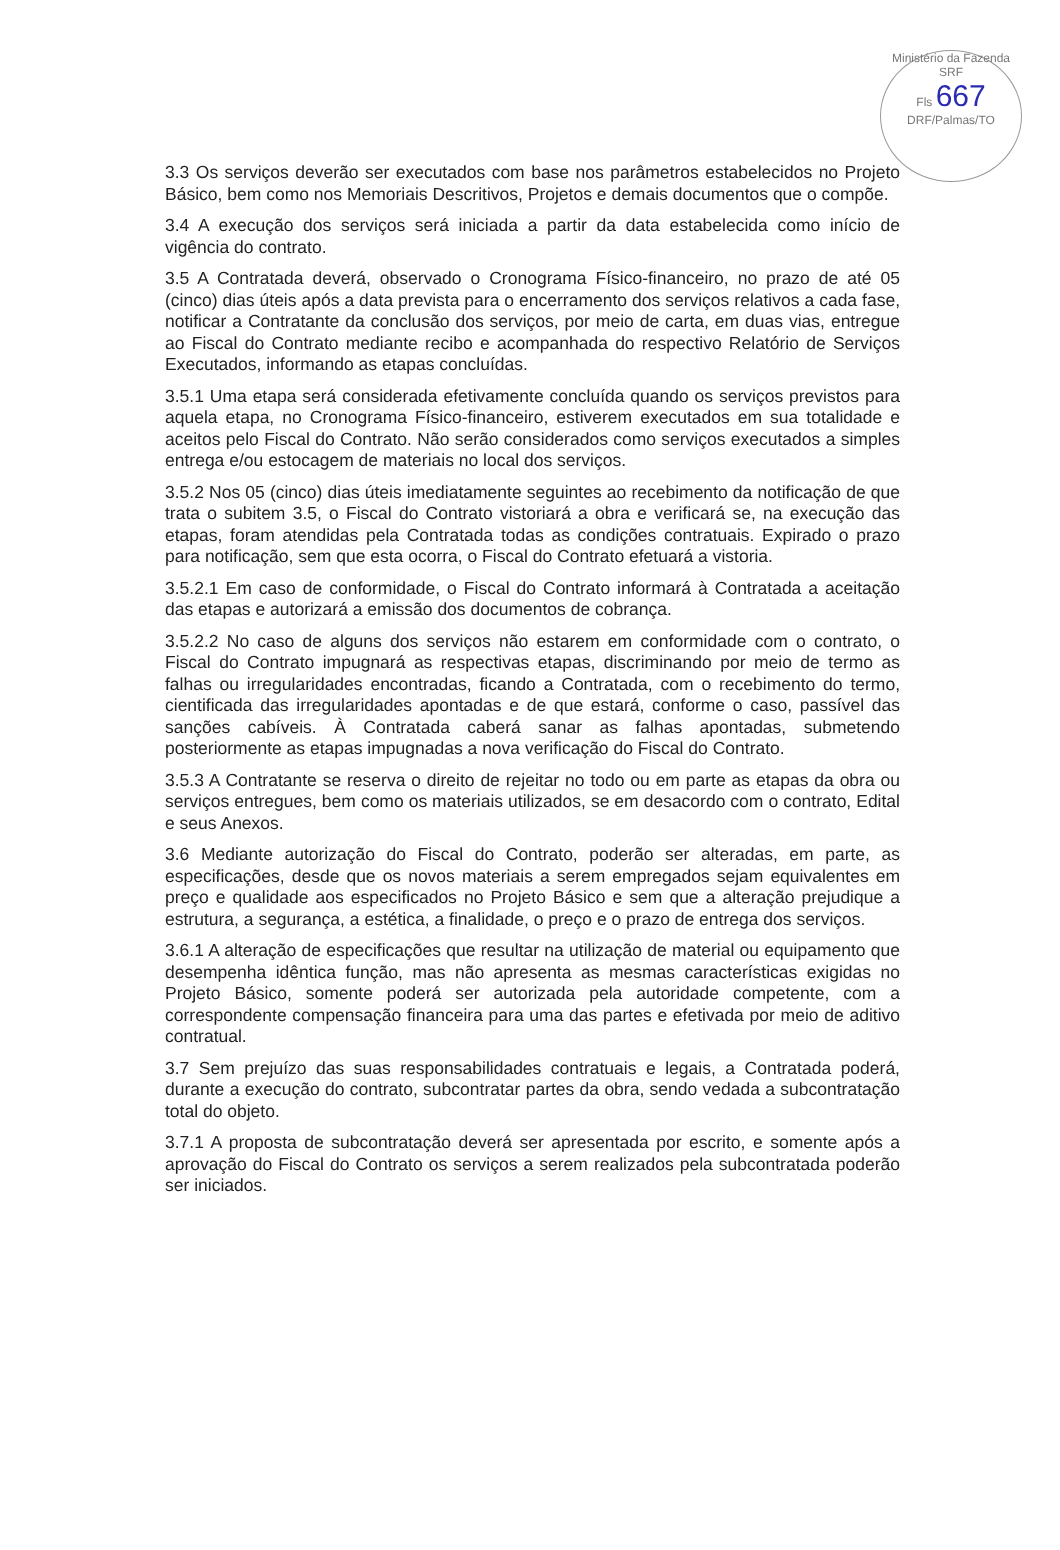Ministério da Fazenda
SRF
Fls 667
DRF/Palmas/TO
3.3 Os serviços deverão ser executados com base nos parâmetros estabelecidos no Projeto Básico, bem como nos Memoriais Descritivos, Projetos e demais documentos que o compõe.
3.4 A execução dos serviços será iniciada a partir da data estabelecida como início de vigência do contrato.
3.5 A Contratada deverá, observado o Cronograma Físico-financeiro, no prazo de até 05 (cinco) dias úteis após a data prevista para o encerramento dos serviços relativos a cada fase, notificar a Contratante da conclusão dos serviços, por meio de carta, em duas vias, entregue ao Fiscal do Contrato mediante recibo e acompanhada do respectivo Relatório de Serviços Executados, informando as etapas concluídas.
3.5.1 Uma etapa será considerada efetivamente concluída quando os serviços previstos para aquela etapa, no Cronograma Físico-financeiro, estiverem executados em sua totalidade e aceitos pelo Fiscal do Contrato. Não serão considerados como serviços executados a simples entrega e/ou estocagem de materiais no local dos serviços.
3.5.2 Nos 05 (cinco) dias úteis imediatamente seguintes ao recebimento da notificação de que trata o subitem 3.5, o Fiscal do Contrato vistoriará a obra e verificará se, na execução das etapas, foram atendidas pela Contratada todas as condições contratuais. Expirado o prazo para notificação, sem que esta ocorra, o Fiscal do Contrato efetuará a vistoria.
3.5.2.1 Em caso de conformidade, o Fiscal do Contrato informará à Contratada a aceitação das etapas e autorizará a emissão dos documentos de cobrança.
3.5.2.2 No caso de alguns dos serviços não estarem em conformidade com o contrato, o Fiscal do Contrato impugnará as respectivas etapas, discriminando por meio de termo as falhas ou irregularidades encontradas, ficando a Contratada, com o recebimento do termo, cientificada das irregularidades apontadas e de que estará, conforme o caso, passível das sanções cabíveis. À Contratada caberá sanar as falhas apontadas, submetendo posteriormente as etapas impugnadas a nova verificação do Fiscal do Contrato.
3.5.3 A Contratante se reserva o direito de rejeitar no todo ou em parte as etapas da obra ou serviços entregues, bem como os materiais utilizados, se em desacordo com o contrato, Edital e seus Anexos.
3.6 Mediante autorização do Fiscal do Contrato, poderão ser alteradas, em parte, as especificações, desde que os novos materiais a serem empregados sejam equivalentes em preço e qualidade aos especificados no Projeto Básico e sem que a alteração prejudique a estrutura, a segurança, a estética, a finalidade, o preço e o prazo de entrega dos serviços.
3.6.1 A alteração de especificações que resultar na utilização de material ou equipamento que desempenha idêntica função, mas não apresenta as mesmas características exigidas no Projeto Básico, somente poderá ser autorizada pela autoridade competente, com a correspondente compensação financeira para uma das partes e efetivada por meio de aditivo contratual.
3.7 Sem prejuízo das suas responsabilidades contratuais e legais, a Contratada poderá, durante a execução do contrato, subcontratar partes da obra, sendo vedada a subcontratação total do objeto.
3.7.1 A proposta de subcontratação deverá ser apresentada por escrito, e somente após a aprovação do Fiscal do Contrato os serviços a serem realizados pela subcontratada poderão ser iniciados.